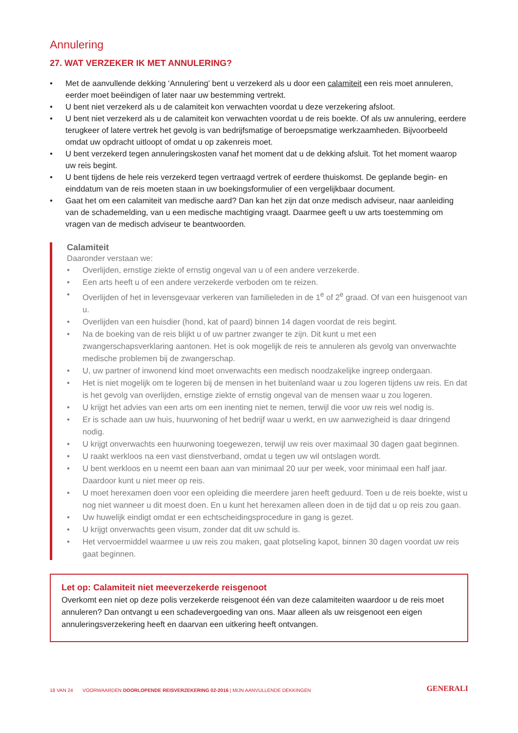Annulering
27. WAT VERZEKER IK MET ANNULERING?
• Met de aanvullende dekking ‘Annulering’ bent u verzekerd als u door een calamiteit een reis moet annuleren, eerder moet beëindigen of later naar uw bestemming vertrekt.
• U bent niet verzekerd als u de calamiteit kon verwachten voordat u deze verzekering afsloot.
• U bent niet verzekerd als u de calamiteit kon verwachten voordat u de reis boekte. Of als uw annulering, eerdere terugkeer of latere vertrek het gevolg is van bedrijfsmatige of beroepsmatige werkzaamheden. Bijvoorbeeld omdat uw opdracht uitloopt of omdat u op zakenreis moet.
• U bent verzekerd tegen annuleringskosten vanaf het moment dat u de dekking afsluit. Tot het moment waarop uw reis begint.
• U bent tijdens de hele reis verzekerd tegen vertraagd vertrek of eerdere thuiskomst. De geplande begin- en einddatum van de reis moeten staan in uw boekingsformulier of een vergelijkbaar document.
• Gaat het om een calamiteit van medische aard? Dan kan het zijn dat onze medisch adviseur, naar aanleiding van de schademelding, van u een medische machtiging vraagt. Daarmee geeft u uw arts toestemming om vragen van de medisch adviseur te beantwoorden.
Calamiteit
Daaronder verstaan we:
• Overlijden, ernstige ziekte of ernstig ongeval van u of een andere verzekerde.
• Een arts heeft u of een andere verzekerde verboden om te reizen.
• Overlijden of het in levensgevaar verkeren van familieleden in de 1<sup>e</sup> of 2<sup>e</sup> graad. Of van een huisgenoot van u.
• Overlijden van een huisdier (hond, kat of paard) binnen 14 dagen voordat de reis begint.
• Na de boeking van de reis blijkt u of uw partner zwanger te zijn. Dit kunt u met een zwangerschapsverklaring aantonen. Het is ook mogelijk de reis te annuleren als gevolg van onverwachte medische problemen bij de zwangerschap.
• U, uw partner of inwonend kind moet onverwachts een medisch noodzakelijke ingreep ondergaan.
• Het is niet mogelijk om te logeren bij de mensen in het buitenland waar u zou logeren tijdens uw reis. En dat is het gevolg van overlijden, ernstige ziekte of ernstig ongeval van de mensen waar u zou logeren.
• U krijgt het advies van een arts om een inenting niet te nemen, terwijl die voor uw reis wel nodig is.
• Er is schade aan uw huis, huurwoning of het bedrijf waar u werkt, en uw aanwezigheid is daar dringend nodig.
• U krijgt onverwachts een huurwoning toegewezen, terwijl uw reis over maximaal 30 dagen gaat beginnen.
• U raakt werkloos na een vast dienstverband, omdat u tegen uw wil ontslagen wordt.
• U bent werkloos en u neemt een baan aan van minimaal 20 uur per week, voor minimaal een half jaar. Daardoor kunt u niet meer op reis.
• U moet herexamen doen voor een opleiding die meerdere jaren heeft geduurd. Toen u de reis boekte, wist u nog niet wanneer u dit moest doen. En u kunt het herexamen alleen doen in de tijd dat u op reis zou gaan.
• Uw huwelijk eindigt omdat er een echtscheidingsprocedure in gang is gezet.
• U krijgt onverwachts geen visum, zonder dat dit uw schuld is.
• Het vervoermiddel waarmee u uw reis zou maken, gaat plotseling kapot, binnen 30 dagen voordat uw reis gaat beginnen.
Let op: Calamiteit niet meeverzekerde reisgenoot
Overkomt een niet op deze polis verzekerde reisgenoot één van deze calamiteiten waardoor u de reis moet annuleren? Dan ontvangt u een schadevergoeding van ons. Maar alleen als uw reisgenoot een eigen annuleringsverzekering heeft en daarvan een uitkering heeft ontvangen.
18 VAN 24 VOORWAARDEN DOORLOPENDE REISVERZEKERING 02-2016 | MIJN AANVULLENDE DEKKINGEN
GENERALI